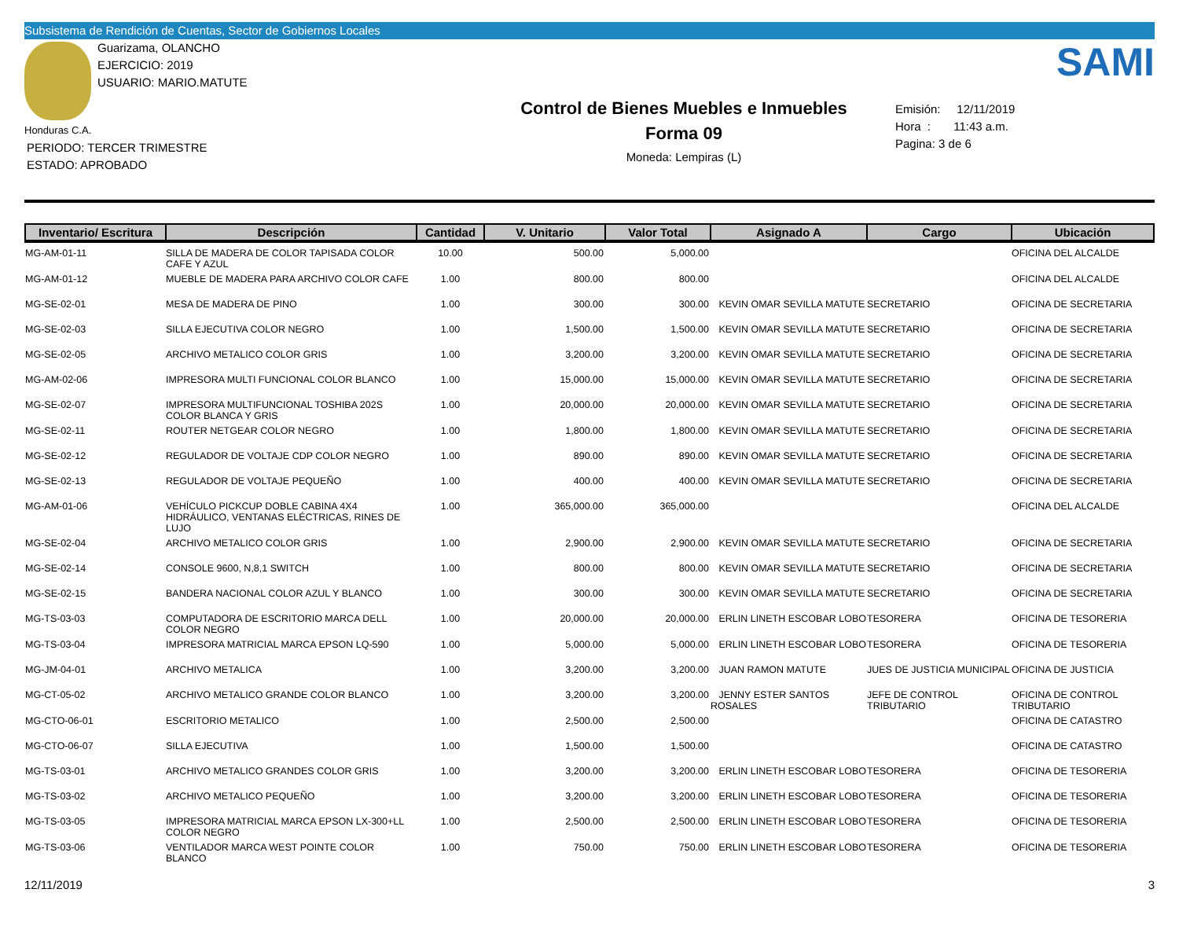Subsistema de Rendición de Cuentas, Sector de Gobiernos Locales
Guarizama, OLANCHO
EJERCICIO: 2019
USUARIO: MARIO.MATUTE
Honduras C.A.
PERIODO: TERCER TRIMESTRE
ESTADO: APROBADO
Control de Bienes Muebles e Inmuebles
Forma 09
Moneda: Lempiras (L)
SAMI
Emisión: 12/11/2019
Hora : 11:43 a.m.
Pagina: 3 de 6
| Inventario/ Escritura | Descripción | Cantidad | V. Unitario | Valor Total | Asignado A | Cargo | Ubicación |
| --- | --- | --- | --- | --- | --- | --- | --- |
| MG-AM-01-11 | SILLA DE MADERA DE COLOR TAPISADA COLOR CAFE Y AZUL | 10.00 | 500.00 | 5,000.00 | | | OFICINA DEL ALCALDE |
| MG-AM-01-12 | MUEBLE DE MADERA PARA ARCHIVO COLOR CAFE | 1.00 | 800.00 | 800.00 | | | OFICINA DEL ALCALDE |
| MG-SE-02-01 | MESA DE MADERA DE PINO | 1.00 | 300.00 | 300.00 | KEVIN OMAR SEVILLA MATUTE | SECRETARIO | OFICINA DE SECRETARIA |
| MG-SE-02-03 | SILLA EJECUTIVA COLOR NEGRO | 1.00 | 1,500.00 | 1,500.00 | KEVIN OMAR SEVILLA MATUTE | SECRETARIO | OFICINA DE SECRETARIA |
| MG-SE-02-05 | ARCHIVO METALICO COLOR GRIS | 1.00 | 3,200.00 | 3,200.00 | KEVIN OMAR SEVILLA MATUTE | SECRETARIO | OFICINA DE SECRETARIA |
| MG-AM-02-06 | IMPRESORA MULTI FUNCIONAL COLOR BLANCO | 1.00 | 15,000.00 | 15,000.00 | KEVIN OMAR SEVILLA MATUTE | SECRETARIO | OFICINA DE SECRETARIA |
| MG-SE-02-07 | IMPRESORA MULTIFUNCIONAL TOSHIBA 202S COLOR BLANCA Y GRIS | 1.00 | 20,000.00 | 20,000.00 | KEVIN OMAR SEVILLA MATUTE | SECRETARIO | OFICINA DE SECRETARIA |
| MG-SE-02-11 | ROUTER NETGEAR COLOR NEGRO | 1.00 | 1,800.00 | 1,800.00 | KEVIN OMAR SEVILLA MATUTE | SECRETARIO | OFICINA DE SECRETARIA |
| MG-SE-02-12 | REGULADOR DE VOLTAJE CDP COLOR NEGRO | 1.00 | 890.00 | 890.00 | KEVIN OMAR SEVILLA MATUTE | SECRETARIO | OFICINA DE SECRETARIA |
| MG-SE-02-13 | REGULADOR DE VOLTAJE PEQUEÑO | 1.00 | 400.00 | 400.00 | KEVIN OMAR SEVILLA MATUTE | SECRETARIO | OFICINA DE SECRETARIA |
| MG-AM-01-06 | VEHÍCULO PICKCUP DOBLE CABINA 4X4 HIDRÁULICO, VENTANAS ELÉCTRICAS, RINES DE LUJO | 1.00 | 365,000.00 | 365,000.00 | | | OFICINA DEL ALCALDE |
| MG-SE-02-04 | ARCHIVO METALICO COLOR GRIS | 1.00 | 2,900.00 | 2,900.00 | KEVIN OMAR SEVILLA MATUTE | SECRETARIO | OFICINA DE SECRETARIA |
| MG-SE-02-14 | CONSOLE 9600, N,8,1 SWITCH | 1.00 | 800.00 | 800.00 | KEVIN OMAR SEVILLA MATUTE | SECRETARIO | OFICINA DE SECRETARIA |
| MG-SE-02-15 | BANDERA NACIONAL COLOR AZUL Y BLANCO | 1.00 | 300.00 | 300.00 | KEVIN OMAR SEVILLA MATUTE | SECRETARIO | OFICINA DE SECRETARIA |
| MG-TS-03-03 | COMPUTADORA DE ESCRITORIO MARCA DELL COLOR NEGRO | 1.00 | 20,000.00 | 20,000.00 | ERLIN LINETH ESCOBAR LOBO | TESORERA | OFICINA DE TESORERIA |
| MG-TS-03-04 | IMPRESORA MATRICIAL MARCA EPSON LQ-590 | 1.00 | 5,000.00 | 5,000.00 | ERLIN LINETH ESCOBAR LOBO | TESORERA | OFICINA DE TESORERIA |
| MG-JM-04-01 | ARCHIVO METALICA | 1.00 | 3,200.00 | 3,200.00 | JUAN RAMON MATUTE | JUES DE JUSTICIA MUNICIPAL | OFICINA DE JUSTICIA |
| MG-CT-05-02 | ARCHIVO METALICO GRANDE COLOR BLANCO | 1.00 | 3,200.00 | 3,200.00 | JENNY ESTER SANTOS ROSALES | JEFE DE CONTROL TRIBUTARIO | OFICINA DE CONTROL TRIBUTARIO |
| MG-CTO-06-01 | ESCRITORIO METALICO | 1.00 | 2,500.00 | 2,500.00 | | | OFICINA DE CATASTRO |
| MG-CTO-06-07 | SILLA EJECUTIVA | 1.00 | 1,500.00 | 1,500.00 | | | OFICINA DE CATASTRO |
| MG-TS-03-01 | ARCHIVO METALICO GRANDES COLOR GRIS | 1.00 | 3,200.00 | 3,200.00 | ERLIN LINETH ESCOBAR LOBO | TESORERA | OFICINA DE TESORERIA |
| MG-TS-03-02 | ARCHIVO METALICO PEQUEÑO | 1.00 | 3,200.00 | 3,200.00 | ERLIN LINETH ESCOBAR LOBO | TESORERA | OFICINA DE TESORERIA |
| MG-TS-03-05 | IMPRESORA MATRICIAL MARCA EPSON LX-300+LL COLOR NEGRO | 1.00 | 2,500.00 | 2,500.00 | ERLIN LINETH ESCOBAR LOBO | TESORERA | OFICINA DE TESORERIA |
| MG-TS-03-06 | VENTILADOR MARCA WEST POINTE COLOR BLANCO | 1.00 | 750.00 | 750.00 | ERLIN LINETH ESCOBAR LOBO | TESORERA | OFICINA DE TESORERIA |
12/11/2019 3